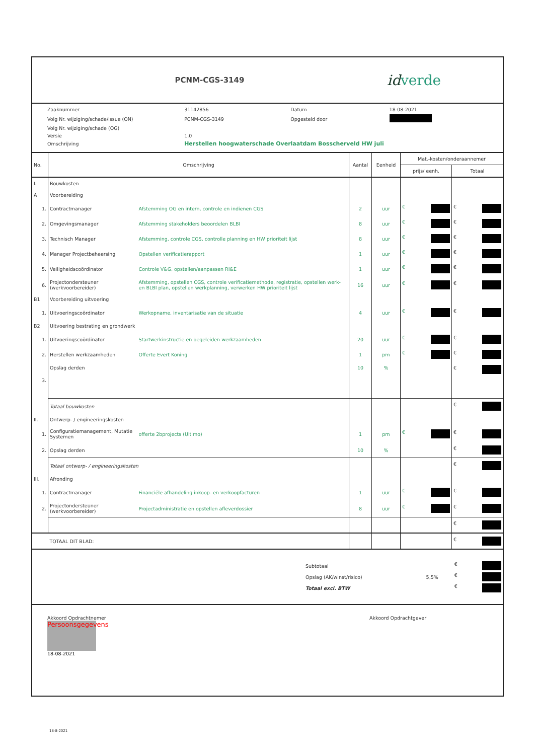PCNM-CGS-3149
id verde
| Zaaknummer | 31142856 | Datum | 18-08-2021 |
| Volg Nr. wijziging/schade/issue (ON) | PCNM-CGS-3149 | Opgesteld door | |
| Volg Nr. wijziging/schade (OG) | | | |
| Versie | 1.0 | | |
| Omschrijving | Herstellen hoogwaterschade Overlaatdam Bosscherveld HW juli | | |
| No. | Omschrijving | | Aantal | Eenheid | Mat.-kosten/onderaannemer | |
| --- | --- | --- | --- | --- | --- | --- |
| | | | | | prijs/ eenh. | Totaal |
| I. | Bouwkosten | | | | | |
| A | Voorbereiding | | | | | |
| 1. | Contractmanager | Afstemming OG en intern, controle en indienen CGS | 2 | uur | € | € |
| 2. | Omgevingsmanager | Afstemming stakeholders beoordelen BLBI | 8 | uur | € | € |
| 3. | Technisch Manager | Afstemming, controle CGS, controlle planning en HW prioriteit lijst | 8 | uur | € | € |
| 4. | Manager Projectbeheersing | Opstellen verificatierapport | 1 | uur | € | € |
| 5. | Veiligheidscoördinator | Controle V&G, opstellen/aanpassen RI&E | 1 | uur | € | € |
| 6. | Projectondersteuner (werkvoorbereider) | Afstemming, opstellen CGS, controle verificatiemethode, registratie, opstellen werk- en BLBI plan, opstellen werkplanning, verwerken HW prioriteit lijst | 16 | uur | € | € |
| B1 | Voorbereiding uitvoering | | | | | |
| 1. | Uitvoeringscoördinator | Werkopname, inventarisatie van de situatie | 4 | uur | € | € |
| B2 | Uitvoering bestrating en grondwerk | | | | | |
| 1. | Uitvoeringscoördinator | Startwerkinstructie en begeleiden werkzaamheden | 20 | uur | € | € |
| 2. | Herstellen werkzaamheden | Offerte Evert Koning | 1 | pm | € | € |
| 3. | Opslag derden | | 10 | % | | € |
| | Totaal bouwkosten | | | | | € |
| II. | Ontwerp- / engineeringskosten | | | | | |
| 1. | Configuratiemanagement, Mutatie Systemen | offerte 2bprojects (Ultimo) | 1 | pm | € | € |
| 2. | Opslag derden | | 10 | % | | € |
| | Totaal ontwerp- / engineeringskosten | | | | | € |
| III. | Afronding | | | | | |
| 1. | Contractmanager | Financiële afhandeling inkoop- en verkoopfacturen | 1 | uur | € | € |
| 2. | Projectondersteuner (werkvoorbereider) | Projectadministratie en opstellen afleverdossier | 8 | uur | € | € |
| | | | | | | € |
| | TOTAAL DIT BLAD: | | | | | € |
| Subtotaal | | € |
| Opslag (AK/winst/risico) | 5,5% | € |
| Totaal excl. BTW | | € |
Akkoord Opdrachtnemer
Persoonsgegevens
18-08-2021
Akkoord Opdrachtgever
18-8-2021